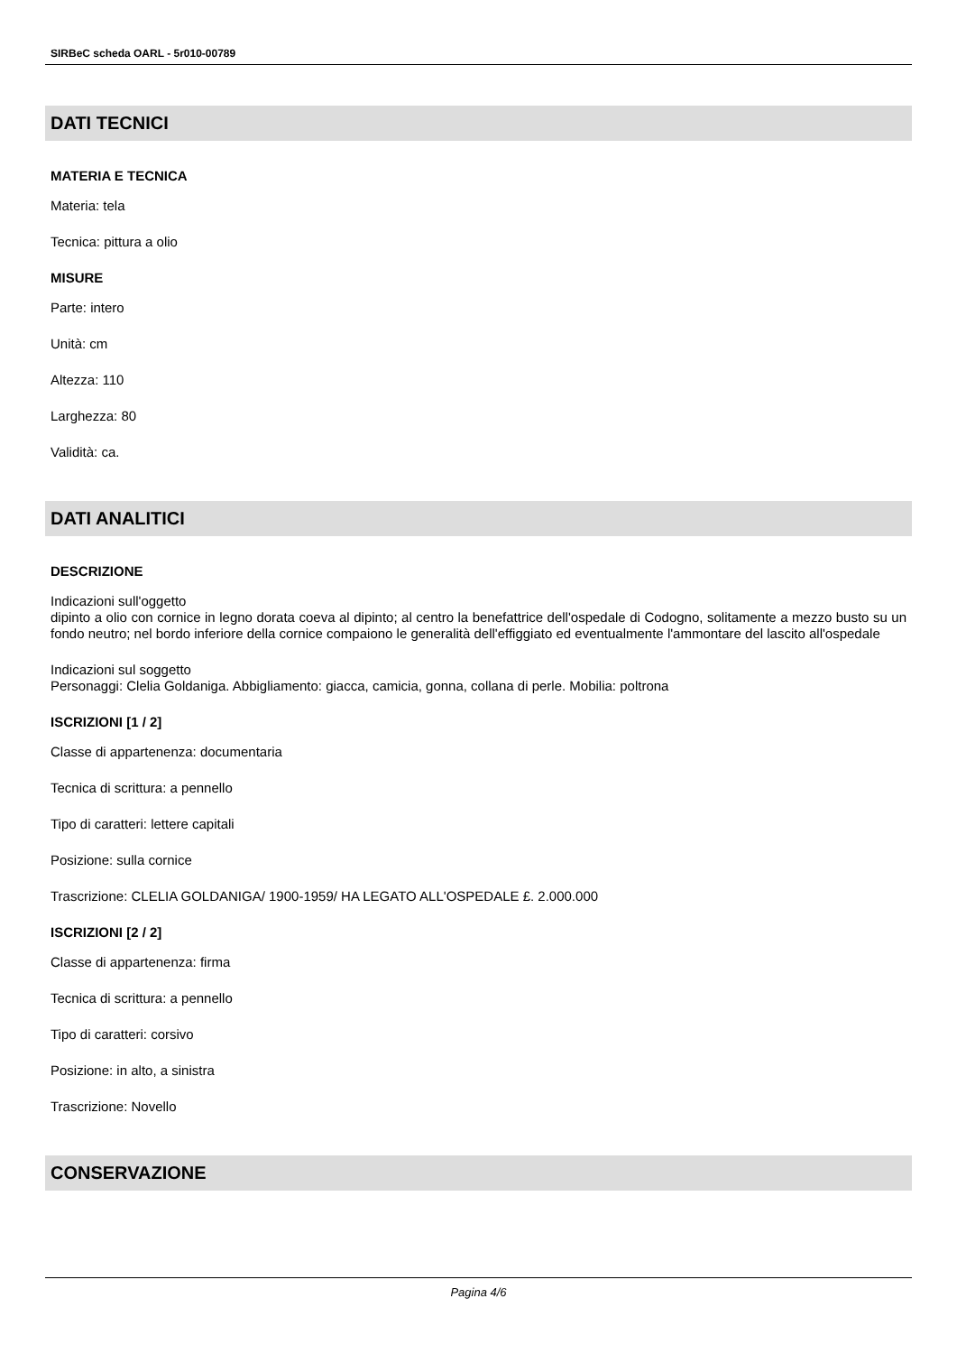SIRBeC scheda OARL - 5r010-00789
DATI TECNICI
MATERIA E TECNICA
Materia: tela
Tecnica: pittura a olio
MISURE
Parte: intero
Unità: cm
Altezza: 110
Larghezza: 80
Validità: ca.
DATI ANALITICI
DESCRIZIONE
Indicazioni sull'oggetto
dipinto a olio con cornice in legno dorata coeva al dipinto; al centro la benefattrice dell'ospedale di Codogno, solitamente a mezzo busto su un fondo neutro; nel bordo inferiore della cornice compaiono le generalità dell'effiggiato ed eventualmente l'ammontare del lascito all'ospedale
Indicazioni sul soggetto
Personaggi: Clelia Goldaniga. Abbigliamento: giacca, camicia, gonna, collana di perle. Mobilia: poltrona
ISCRIZIONI [1 / 2]
Classe di appartenenza: documentaria
Tecnica di scrittura: a pennello
Tipo di caratteri: lettere capitali
Posizione: sulla cornice
Trascrizione: CLELIA GOLDANIGA/ 1900-1959/ HA LEGATO ALL'OSPEDALE £. 2.000.000
ISCRIZIONI [2 / 2]
Classe di appartenenza: firma
Tecnica di scrittura: a pennello
Tipo di caratteri: corsivo
Posizione: in alto, a sinistra
Trascrizione: Novello
CONSERVAZIONE
Pagina 4/6